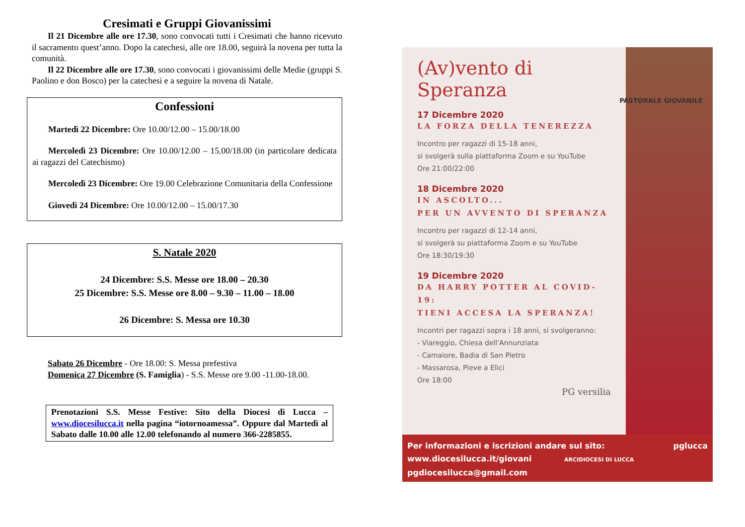Cresimati e Gruppi Giovanissimi
Il 21 Dicembre alle ore 17.30, sono convocati tutti i Cresimati che hanno ricevuto il sacramento quest’anno. Dopo la catechesi, alle ore 18.00, seguirà la novena per tutta la comunità.
Il 22 Dicembre alle ore 17.30, sono convocati i giovanissimi delle Medie (gruppi S. Paolino e don Bosco) per la catechesi e a seguire la novena di Natale.
Confessioni
Martedì 22 Dicembre: Ore 10.00/12.00 – 15.00/18.00
Mercoledì 23 Dicembre: Ore 10.00/12.00 – 15.00/18.00 (in particolare dedicata ai ragazzi del Catechismo)
Mercoledì 23 Dicembre: Ore 19.00 Celebrazione Comunitaria della Confessione
Giovedì 24 Dicembre: Ore 10.00/12.00 – 15.00/17.30
S. Natale 2020
24 Dicembre: S.S. Messe ore 18.00 – 20.30
25 Dicembre: S.S. Messe ore 8.00 – 9.30 – 11.00 – 18.00
26 Dicembre: S. Messa ore 10.30
Sabato 26 Dicembre - Ore 18.00: S. Messa prefestiva
Domenica 27 Dicembre (S. Famiglia) - S.S. Messe ore 9.00 -11.00-18.00.
Prenotazioni S.S. Messe Festive: Sito della Diocesi di Lucca – www.diocesilucca.it nella pagina “iotornoamessa”. Oppure dal Martedì al Sabato dalle 10.00 alle 12.00 telefonando al numero 366-2285855.
(Av)vento di
Speranza
PASTORALE GIOVANILE
17 Dicembre 2020
LA FORZA DELLA TENEREZZA
Incontro per ragazzi di 15-18 anni,
si svolgerà sulla piattaforma Zoom e su YouTube
Ore 21:00/22:00
18 Dicembre 2020
IN ASCOLTO...
PER UN AVVENTO DI SPERANZA
Incontro per ragazzi di 12-14 anni,
si svolgerà su piattaforma Zoom e su YouTube
Ore 18:30/19:30
19 Dicembre 2020
DA HARRY POTTER AL COVID-19:
TIENI ACCESA LA SPERANZA!
Incontri per ragazzi sopra i 18 anni, si svolgeranno:
- Viareggio, Chiesa dell'Annunziata
- Camaiore, Badia di San Pietro
- Massarosa, Pieve a Elici
Ore 18:00
PG versilia
Per informazioni e iscrizioni andare sul sito: pglucca
www.diocesilucca.it/giovani ARCIDIOCESI DI LUCCA
pgdiocesilucca@gmail.com